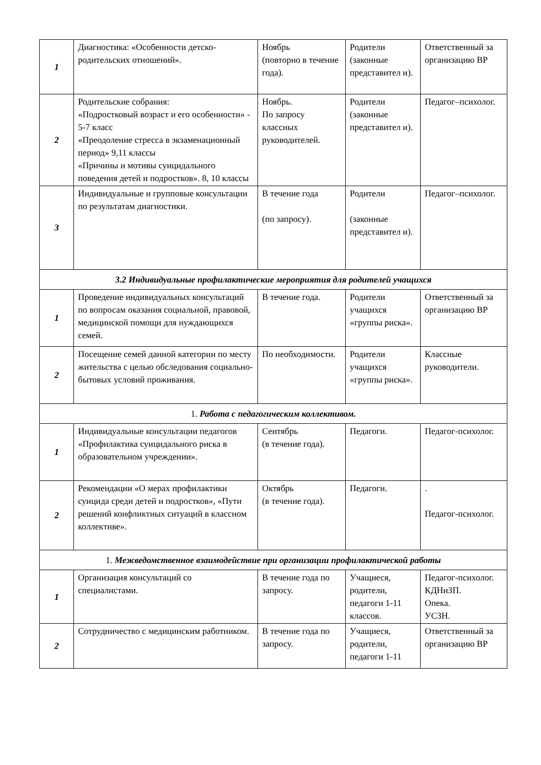| 1 | Диагностика: «Особенности детско-родительских отношений». | Ноябрь (повторно в течение года). | Родители (законные представител и). | Ответственный за организацию ВР |
| 2 | Родительские собрания: «Подростковый возраст и его особенности» - 5-7 класс «Преодоление стресса в экзаменационный период» 9,11 классы «Причины и мотивы суицидального поведения детей и подростков». 8, 10 классы | Ноябрь. По запросу классных руководителей. | Родители (законные представител и). | Педагог–психолог. |
| 3 | Индивидуальные и групповые консультации по результатам диагностики. | В течение года (по запросу). | Родители (законные представител и). | Педагог–психолог. |
| 3.2 Индивидуальные профилактические мероприятия для родителей учащихся | | | | |
| 1 | Проведение индивидуальных консультаций по вопросам оказания социальной, правовой, медицинской помощи для нуждающихся семей. | В течение года. | Родители учащихся «группы риска». | Ответственный за организацию ВР |
| 2 | Посещение семей данной категории по месту жительства с целью обследования социально-бытовых условий проживания. | По необходимости. | Родители учащихся «группы риска». | Классные руководители. |
| 1. Работа с педагогическим коллективом. | | | | |
| 1 | Индивидуальные консультации педагогов «Профилактика суицидального риска в образовательном учреждении». | Сентябрь (в течение года). | Педагоги. | Педагог-психолог. |
| 2 | Рекомендации «О мерах профилактики суицида среди детей и подростков», «Пути решений конфликтных ситуаций в классном коллективе». | Октябрь (в течение года). | Педагоги. | . Педагог-психолог. |
| 1. Межведомственное взаимодействие при организации профилактической работы | | | | |
| 1 | Организация консультаций со специалистами. | В течение года по запросу. | Учащиеся, родители, педагоги 1-11 классов. | Педагог-психолог. КДНиЗП. Опека. УСЗН. |
| 2 | Сотрудничество с медицинским работником. | В течение года по запросу. | Учащиеся, родители, педагоги 1-11 | Ответственный за организацию ВР |